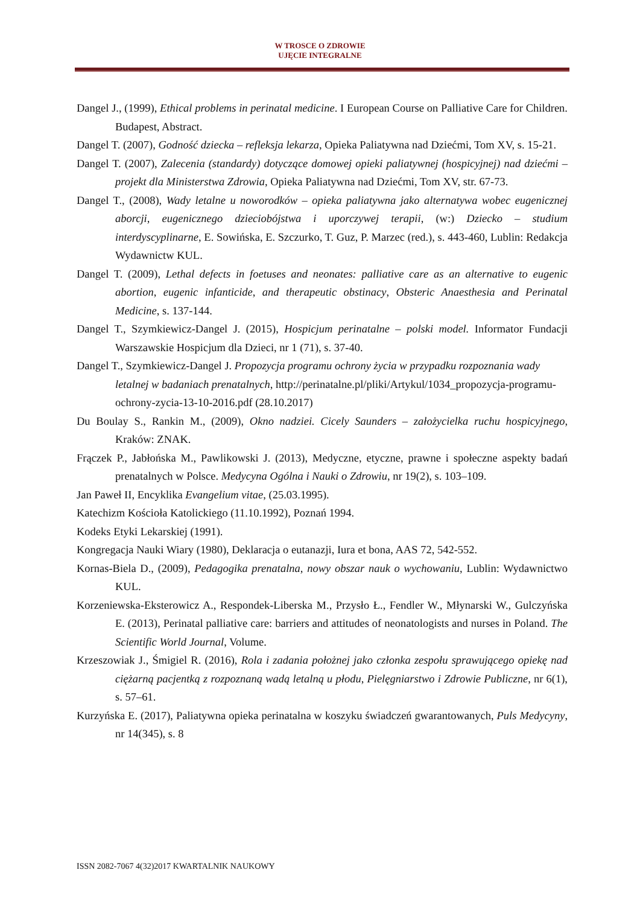W TROSCE O ZDROWIE
UJĘCIE INTEGRALNE
Dangel J., (1999), Ethical problems in perinatal medicine. I European Course on Palliative Care for Children. Budapest, Abstract.
Dangel T. (2007), Godność dziecka – refleksja lekarza, Opieka Paliatywna nad Dziećmi, Tom XV, s. 15-21.
Dangel T. (2007), Zalecenia (standardy) dotyczące domowej opieki paliatywnej (hospicyjnej) nad dziećmi – projekt dla Ministerstwa Zdrowia, Opieka Paliatywna nad Dziećmi, Tom XV, str. 67-73.
Dangel T., (2008), Wady letalne u noworodków – opieka paliatywna jako alternatywa wobec eugenicznej aborcji, eugenicznego dzieciobójstwa i uporczywej terapii, (w:) Dziecko – studium interdyscyplinarne, E. Sowińska, E. Szczurko, T. Guz, P. Marzec (red.), s. 443-460, Lublin: Redakcja Wydawnictw KUL.
Dangel T. (2009), Lethal defects in foetuses and neonates: palliative care as an alternative to eugenic abortion, eugenic infanticide, and therapeutic obstinacy, Obsteric Anaesthesia and Perinatal Medicine, s. 137-144.
Dangel T., Szymkiewicz-Dangel J. (2015), Hospicjum perinatalne – polski model. Informator Fundacji Warszawskie Hospicjum dla Dzieci, nr 1 (71), s. 37-40.
Dangel T., Szymkiewicz-Dangel J. Propozycja programu ochrony życia w przypadku rozpoznania wady letalnej w badaniach prenatalnych, http://perinatalne.pl/pliki/Artykul/1034_propozycja-programu-ochrony-zycia-13-10-2016.pdf (28.10.2017)
Du Boulay S., Rankin M., (2009), Okno nadziei. Cicely Saunders – założycielka ruchu hospicyjnego, Kraków: ZNAK.
Frączek P., Jabłońska M., Pawlikowski J. (2013), Medyczne, etyczne, prawne i społeczne aspekty badań prenatalnych w Polsce. Medycyna Ogólna i Nauki o Zdrowiu, nr 19(2), s. 103–109.
Jan Paweł II, Encyklika Evangelium vitae, (25.03.1995).
Katechizm Kościoła Katolickiego (11.10.1992), Poznań 1994.
Kodeks Etyki Lekarskiej (1991).
Kongregacja Nauki Wiary (1980), Deklaracja o eutanazji, Iura et bona, AAS 72, 542-552.
Kornas-Biela D., (2009), Pedagogika prenatalna, nowy obszar nauk o wychowaniu, Lublin: Wydawnictwo KUL.
Korzeniewska-Eksterowicz A., Respondek-Liberska M., Przysło Ł., Fendler W., Młynarski W., Gulczyńska E. (2013), Perinatal palliative care: barriers and attitudes of neonatologists and nurses in Poland. The Scientific World Journal, Volume.
Krzeszowiak J., Śmigiel R. (2016), Rola i zadania położnej jako członka zespołu sprawującego opiekę nad ciężarną pacjentką z rozpoznaną wadą letalną u płodu, Pielęgniarstwo i Zdrowie Publiczne, nr 6(1), s. 57–61.
Kurzyńska E. (2017), Paliatywna opieka perinatalna w koszyku świadczeń gwarantowanych, Puls Medycyny, nr 14(345), s. 8
ISSN 2082-7067 4(32)2017 KWARTALNIK NAUKOWY